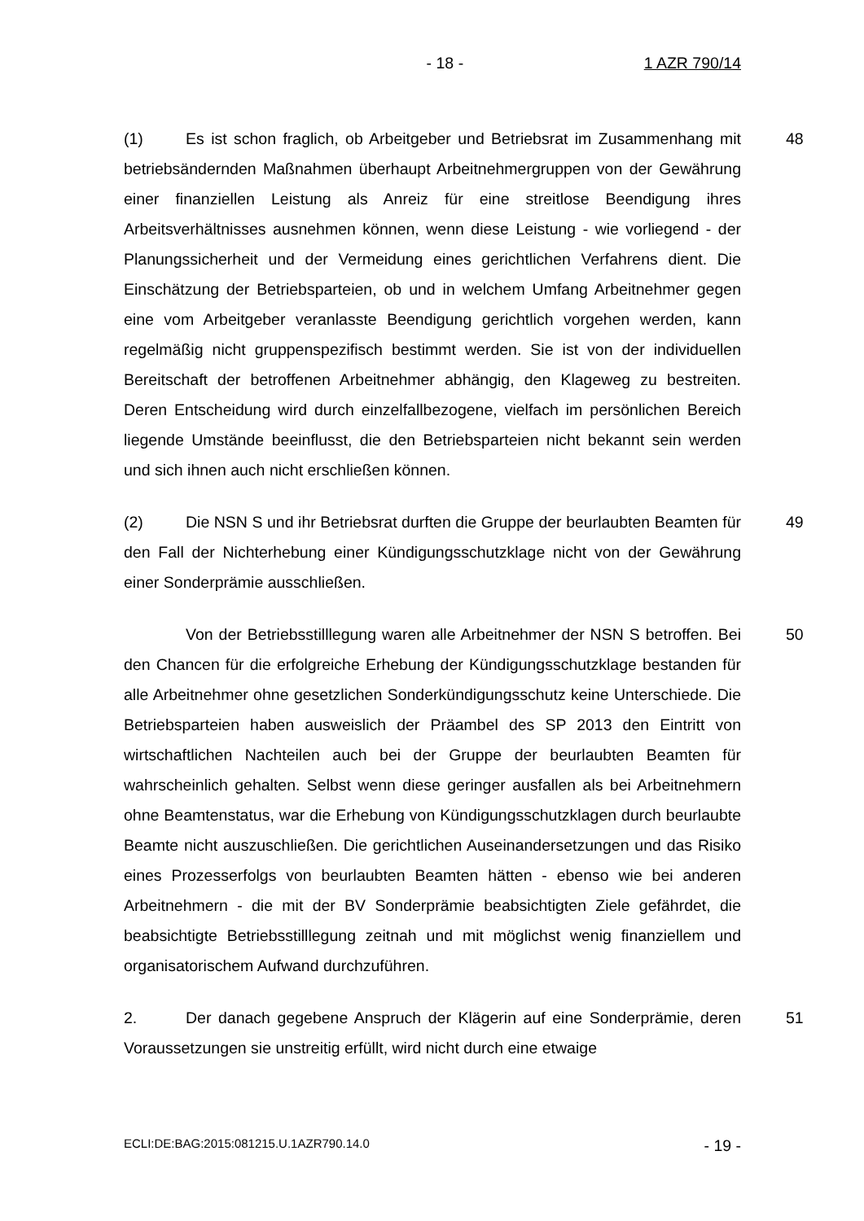- 18 - 1 AZR 790/14
(1) Es ist schon fraglich, ob Arbeitgeber und Betriebsrat im Zusammenhang mit betriebsändernden Maßnahmen überhaupt Arbeitnehmergruppen von der Gewährung einer finanziellen Leistung als Anreiz für eine streitlose Beendigung ihres Arbeitsverhältnisses ausnehmen können, wenn diese Leistung - wie vorliegend - der Planungssicherheit und der Vermeidung eines gerichtlichen Verfahrens dient. Die Einschätzung der Betriebsparteien, ob und in welchem Umfang Arbeitnehmer gegen eine vom Arbeitgeber veranlasste Beendigung gerichtlich vorgehen werden, kann regelmäßig nicht gruppenspezifisch bestimmt werden. Sie ist von der individuellen Bereitschaft der betroffenen Arbeitnehmer abhängig, den Klageweg zu bestreiten. Deren Entscheidung wird durch einzelfallbezogene, vielfach im persönlichen Bereich liegende Umstände beeinflusst, die den Betriebsparteien nicht bekannt sein werden und sich ihnen auch nicht erschließen können.
48
(2) Die NSN S und ihr Betriebsrat durften die Gruppe der beurlaubten Beamten für den Fall der Nichterhebung einer Kündigungsschutzklage nicht von der Gewährung einer Sonderprämie ausschließen.
49
Von der Betriebsstilllegung waren alle Arbeitnehmer der NSN S betroffen. Bei den Chancen für die erfolgreiche Erhebung der Kündigungsschutzklage bestanden für alle Arbeitnehmer ohne gesetzlichen Sonderkündigungsschutz keine Unterschiede. Die Betriebsparteien haben ausweislich der Präambel des SP 2013 den Eintritt von wirtschaftlichen Nachteilen auch bei der Gruppe der beurlaubten Beamten für wahrscheinlich gehalten. Selbst wenn diese geringer ausfallen als bei Arbeitnehmern ohne Beamtenstatus, war die Erhebung von Kündigungsschutzklagen durch beurlaubte Beamte nicht auszuschließen. Die gerichtlichen Auseinandersetzungen und das Risiko eines Prozesserfolgs von beurlaubten Beamten hätten - ebenso wie bei anderen Arbeitnehmern - die mit der BV Sonderprämie beabsichtigten Ziele gefährdet, die beabsichtigte Betriebsstilllegung zeitnah und mit möglichst wenig finanziellem und organisatorischem Aufwand durchzuführen.
50
2. Der danach gegebene Anspruch der Klägerin auf eine Sonderprämie, deren Voraussetzungen sie unstreitig erfüllt, wird nicht durch eine etwaige
51
ECLI:DE:BAG:2015:081215.U.1AZR790.14.0
- 19 -